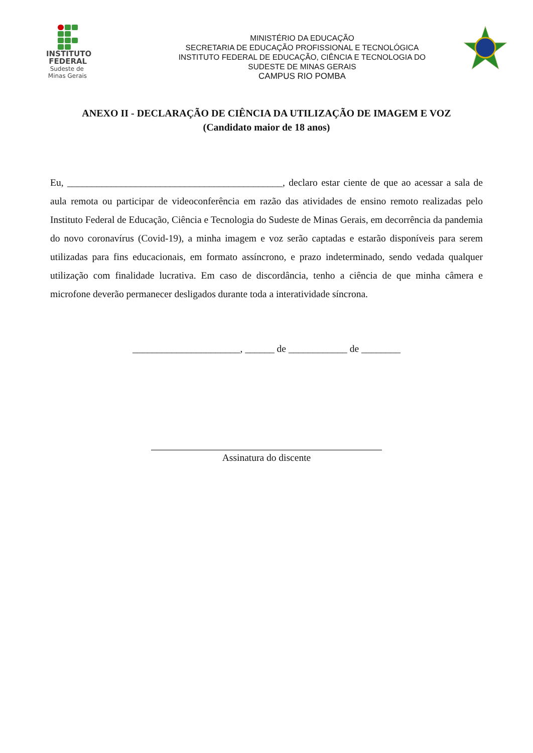INSTITUTO
FEDERAL
Sudeste de
Minas Gerais
MINISTÉRIO DA EDUCAÇÃO
SECRETARIA DE EDUCAÇÃO PROFISSIONAL E TECNOLÓGICA
INSTITUTO FEDERAL DE EDUCAÇÃO, CIÊNCIA E TECNOLOGIA DO
SUDESTE DE MINAS GERAIS
CAMPUS RIO POMBA
ANEXO II - DECLARAÇÃO DE CIÊNCIA DA UTILIZAÇÃO DE IMAGEM E VOZ
(Candidato maior de 18 anos)
Eu, ____________________________________________, declaro estar ciente de que ao acessar a sala de aula remota ou participar de videoconferência em razão das atividades de ensino remoto realizadas pelo Instituto Federal de Educação, Ciência e Tecnologia do Sudeste de Minas Gerais, em decorrência da pandemia do novo coronavírus (Covid-19), a minha imagem e voz serão captadas e estarão disponíveis para serem utilizadas para fins educacionais, em formato assíncrono, e prazo indeterminado, sendo vedada qualquer utilização com finalidade lucrativa. Em caso de discordância, tenho a ciência de que minha câmera e microfone deverão permanecer desligados durante toda a interatividade síncrona.
______________________, ______ de ____________ de ________
Assinatura do discente